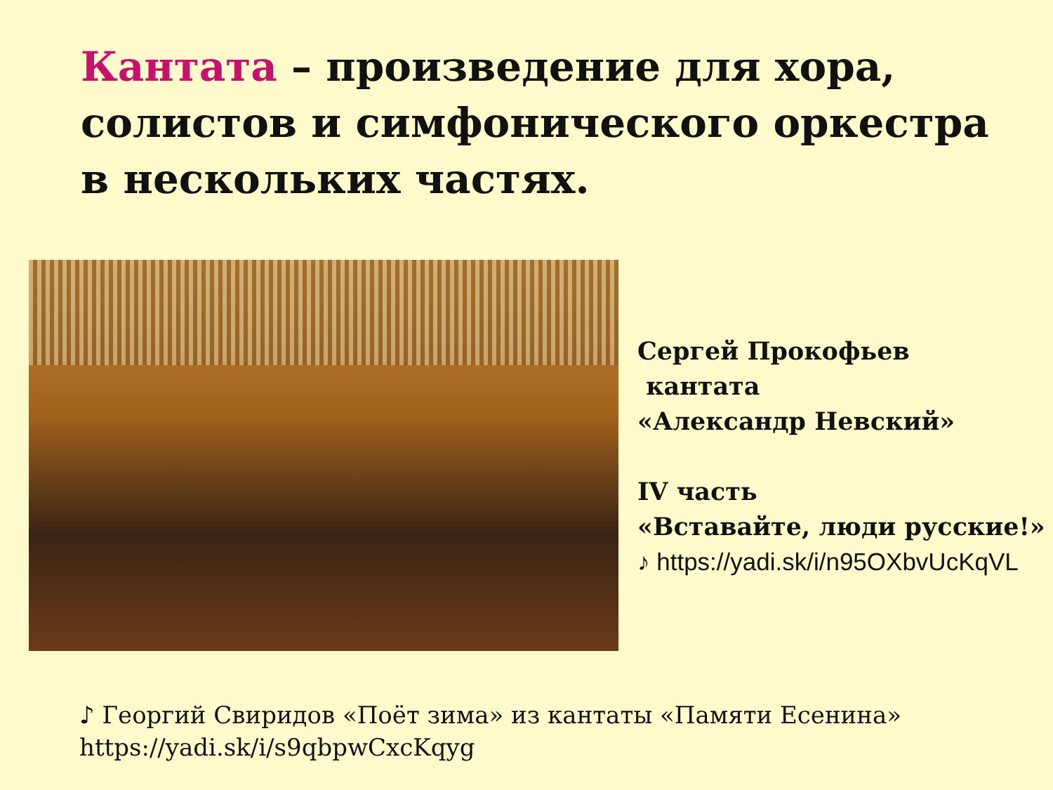Кантата – произведение для хора, солистов и симфонического оркестра в нескольких частях.
Сергей Прокофьев
кантата
«Александр Невский»
IV часть
«Вставайте, люди русские!»
♪ https://yadi.sk/i/n95OXbvUcKqVL
♪ Георгий Свиридов «Поёт зима» из кантаты «Памяти Есенина»
https://yadi.sk/i/s9qbpwCxcKqyg